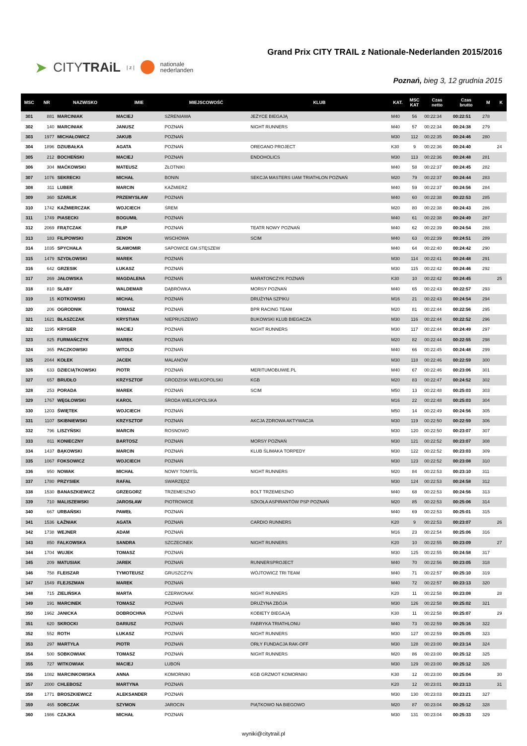➤ CITYTRAiL | z | nationale
nederlanden
Grand Prix CITY TRAIL z Nationale-Nederlanden 2015/2016
Poznań, bieg 3, 12 grudnia 2015
| MSC | NR | NAZWISKO | IMIE | MIEJSCOWOŚĆ | KLUB | KAT. | MSC KAT | Czas netto | Czas brutto | M | K |
| --- | --- | --- | --- | --- | --- | --- | --- | --- | --- | --- | --- |
| 301 | 881 | MARCINIAK | MACIEJ | SZRENIAWA | JEŻYCE BIEGAJĄ | M40 | 56 | 00:22:34 | 00:22:51 | 278 | |
| 302 | 140 | MARCINIAK | JANUSZ | POZNAŃ | NIGHT RUNNERS | M40 | 57 | 00:22:34 | 00:24:38 | 279 | |
| 303 | 1977 | MICHAŁOWICZ | JAKUB | POZNAŃ | | M30 | 112 | 00:22:35 | 00:24:46 | 280 | |
| 304 | 1896 | DZIUBAŁKA | AGATA | POZNAŃ | OREGANO PROJECT | K30 | 9 | 00:22:36 | 00:24:40 | | 24 |
| 305 | 212 | BOCHEŃSKI | MACIEJ | POZNAŃ | ENDOHOLICS | M30 | 113 | 00:22:36 | 00:24:48 | 281 | |
| 306 | 304 | MAĆKOWSKI | MATEUSZ | ZŁOTNIKI | | M40 | 58 | 00:22:37 | 00:24:45 | 282 | |
| 307 | 1076 | SEKRECKI | MICHAŁ | BONIN | SEKCJA MASTERS UAM TRIATHLON POZNAŃ | M20 | 79 | 00:22:37 | 00:24:44 | 283 | |
| 308 | 311 | LUBER | MARCIN | KAŹMIERZ | | M40 | 59 | 00:22:37 | 00:24:56 | 284 | |
| 309 | 360 | SZARLIK | PRZEMYSŁAW | POZNAŃ | | M40 | 60 | 00:22:38 | 00:22:53 | 285 | |
| 310 | 1742 | KAŹMIERCZAK | WOJCIECH | ŚREM | | M20 | 80 | 00:22:38 | 00:24:43 | 286 | |
| 311 | 1749 | PIASECKI | BOGUMIŁ | POZNAŃ | | M40 | 61 | 00:22:38 | 00:24:49 | 287 | |
| 312 | 2069 | FRĄTCZAK | FILIP | POZNAŃ | TEATR NOWY POZNAŃ | M40 | 62 | 00:22:39 | 00:24:54 | 288 | |
| 313 | 183 | FILIPOWSKI | ZENON | WSCHOWA | SCIM | M40 | 63 | 00:22:39 | 00:24:51 | 289 | |
| 314 | 1035 | SPYCHAŁA | SŁAWOMIR | SAPOWICE GM.STĘSZEW | | M40 | 64 | 00:22:40 | 00:24:42 | 290 | |
| 315 | 1479 | SZYDŁOWSKI | MAREK | POZNAŃ | | M30 | 114 | 00:22:41 | 00:24:48 | 291 | |
| 316 | 642 | GRZESIK | ŁUKASZ | POZNAŃ | | M30 | 115 | 00:22:42 | 00:24:46 | 292 | |
| 317 | 269 | JAŁOWSKA | MAGDALENA | POZNAŃ | MARATOŃCZYK POZNAŃ | K30 | 10 | 00:22:42 | 00:24:45 | | 25 |
| 318 | 810 | SŁABY | WALDEMAR | DĄBRÓWKA | MORSY POZNAŃ | M40 | 65 | 00:22:43 | 00:22:57 | 293 | |
| 319 | 15 | KOTKOWSKI | MICHAŁ | POZNAŃ | DRUŻYNA SZPIKU | M16 | 21 | 00:22:43 | 00:24:54 | 294 | |
| 320 | 206 | OGRODNIK | TOMASZ | POZNAŃ | BPR RACING TEAM | M20 | 81 | 00:22:44 | 00:22:56 | 295 | |
| 321 | 1621 | BŁASZCZAK | KRYSTIAN | NIEPRUSZEWO | BUKOWSKI KLUB BIEGACZA | M30 | 116 | 00:22:44 | 00:22:52 | 296 | |
| 322 | 1195 | KRYGER | MACIEJ | POZNAŃ | NIGHT RUNNERS | M30 | 117 | 00:22:44 | 00:24:49 | 297 | |
| 323 | 825 | FURMAŃCZYK | MAREK | POZNAŃ | | M20 | 82 | 00:22:44 | 00:22:55 | 298 | |
| 324 | 365 | PACZKOWSKI | WITOLD | POZNAŃ | | M40 | 66 | 00:22:45 | 00:24:48 | 299 | |
| 325 | 2044 | KOŁEK | JACEK | MALANÓW | | M30 | 118 | 00:22:46 | 00:22:59 | 300 | |
| 326 | 633 | DZIECIĄTKOWSKI | PIOTR | POZNAŃ | MERITUMOBUWIE.PL | M40 | 67 | 00:22:46 | 00:23:06 | 301 | |
| 327 | 657 | BRUDŁO | KRZYSZTOF | GRODZISK WIELKOPOLSKI | KGB | M20 | 83 | 00:22:47 | 00:24:52 | 302 | |
| 328 | 253 | PORADA | MAREK | POZNAŃ | SCIM | M50 | 13 | 00:22:48 | 00:25:03 | 303 | |
| 329 | 1767 | WĘGŁOWSKI | KAROL | ŚRODA WIELKOPOLSKA | | M16 | 22 | 00:22:48 | 00:25:03 | 304 | |
| 330 | 1203 | ŚWIĘTEK | WOJCIECH | POZNAŃ | | M50 | 14 | 00:22:49 | 00:24:56 | 305 | |
| 331 | 1107 | SKIBNIEWSKI | KRZYSZTOF | POZNAŃ | AKCJA ZDROWA AKTYWACJA | M30 | 119 | 00:22:50 | 00:22:59 | 306 | |
| 332 | 796 | LISZYŃSKI | MARCIN | ROSNOWO | | M30 | 120 | 00:22:50 | 00:23:07 | 307 | |
| 333 | 811 | KONIECZNY | BARTOSZ | POZNAŃ | MORSY POZNAŃ | M30 | 121 | 00:22:52 | 00:23:07 | 308 | |
| 334 | 1437 | BĄKOWSKI | MARCIN | POZNAŃ | KLUB ŚLIMAKA TORPEDY | M30 | 122 | 00:22:52 | 00:23:03 | 309 | |
| 335 | 1067 | FOKSOWICZ | WOJCIECH | POZNAŃ | | M30 | 123 | 00:22:52 | 00:23:08 | 310 | |
| 336 | 950 | NOWAK | MICHAŁ | NOWY TOMYŚL | NIGHT RUNNERS | M20 | 84 | 00:22:53 | 00:23:10 | 311 | |
| 337 | 1780 | PRZYSIEK | RAFAŁ | SWARZĘDZ | | M30 | 124 | 00:22:53 | 00:24:58 | 312 | |
| 338 | 1530 | BANASZKIEWICZ | GRZEGORZ | TRZEMESZNO | BOLT TRZEMESZNO | M40 | 68 | 00:22:53 | 00:24:56 | 313 | |
| 339 | 710 | MALISZEWSKI | JAROSŁAW | PIOTROWICE | SZKOŁA ASPIRANTÓW PSP POZNAŃ | M20 | 85 | 00:22:53 | 00:25:06 | 314 | |
| 340 | 667 | URBAŃSKI | PAWEŁ | POZNAŃ | | M40 | 69 | 00:22:53 | 00:25:01 | 315 | |
| 341 | 1536 | ŁAŹNIAK | AGATA | POZNAŃ | CARDIO RUNNERS | K20 | 9 | 00:22:53 | 00:23:07 | | 26 |
| 342 | 1738 | WEJNER | ADAM | POZNAŃ | | M16 | 23 | 00:22:54 | 00:25:06 | 316 | |
| 343 | 850 | FALKOWSKA | SANDRA | SZCZECINEK | NIGHT RUNNERS | K20 | 10 | 00:22:55 | 00:23:09 | | 27 |
| 344 | 1704 | WUJEK | TOMASZ | POZNAŃ | | M30 | 125 | 00:22:55 | 00:24:58 | 317 | |
| 345 | 209 | MATUSIAK | JAREK | POZNAŃ | RUNNERSPROJECT | M40 | 70 | 00:22:56 | 00:23:05 | 318 | |
| 346 | 758 | FLEISZAR | TYMOTEUSZ | GRUSZCZYN | WÓJTOWICZ TRI TEAM | M40 | 71 | 00:22:57 | 00:25:10 | 319 | |
| 347 | 1549 | FLEJSZMAN | MAREK | POZNAŃ | | M40 | 72 | 00:22:57 | 00:23:13 | 320 | |
| 348 | 715 | ZIELIŃSKA | MARTA | CZERWONAK | NIGHT RUNNERS | K20 | 11 | 00:22:58 | 00:23:08 | | 28 |
| 349 | 191 | MARCINEK | TOMASZ | POZNAŃ | DRUŻYNA ZBÓJA | M30 | 126 | 00:22:58 | 00:25:02 | 321 | |
| 350 | 1962 | JANICKA | DOBROCHNA | POZNAŃ | KOBIETY BIEGAJĄ | K30 | 11 | 00:22:58 | 00:25:07 | | 29 |
| 351 | 620 | SKROCKI | DARIUSZ | POZNAŃ | FABRYKA TRIATHLONU | M40 | 73 | 00:22:59 | 00:25:16 | 322 | |
| 352 | 552 | ROTH | ŁUKASZ | POZNAŃ | NIGHT RUNNERS | M30 | 127 | 00:22:59 | 00:25:05 | 323 | |
| 353 | 297 | MARTYŁA | PIOTR | POZNAŃ | ORŁY FUNDACJA RAK-OFF | M30 | 128 | 00:23:00 | 00:23:14 | 324 | |
| 354 | 500 | SOBKOWIAK | TOMASZ | POZNAŃ | NIGHT RUNNERS | M20 | 86 | 00:23:00 | 00:25:12 | 325 | |
| 355 | 727 | WITKOWIAK | MACIEJ | LUBOŃ | | M30 | 129 | 00:23:00 | 00:25:12 | 326 | |
| 356 | 1082 | MARCINKOWSKA | ANNA | KOMORNIKI | KGB GRZMOT KOMORNIKI | K30 | 12 | 00:23:00 | 00:25:04 | | 30 |
| 357 | 2000 | CHLEBOSZ | MARTYNA | POZNAŃ | | K20 | 12 | 00:23:01 | 00:23:13 | | 31 |
| 358 | 1771 | BROSZKIEWICZ | ALEKSANDER | POZNAŃ | | M30 | 130 | 00:23:03 | 00:23:21 | 327 | |
| 359 | 465 | SOBCZAK | SZYMON | JAROCIN | PIĄTKOWO NA BIEGOWO | M20 | 87 | 00:23:04 | 00:25:12 | 328 | |
| 360 | 1986 | CZAJKA | MICHAŁ | POZNAŃ | | M30 | 131 | 00:23:04 | 00:25:33 | 329 | |
wyniki@citytrail.pl